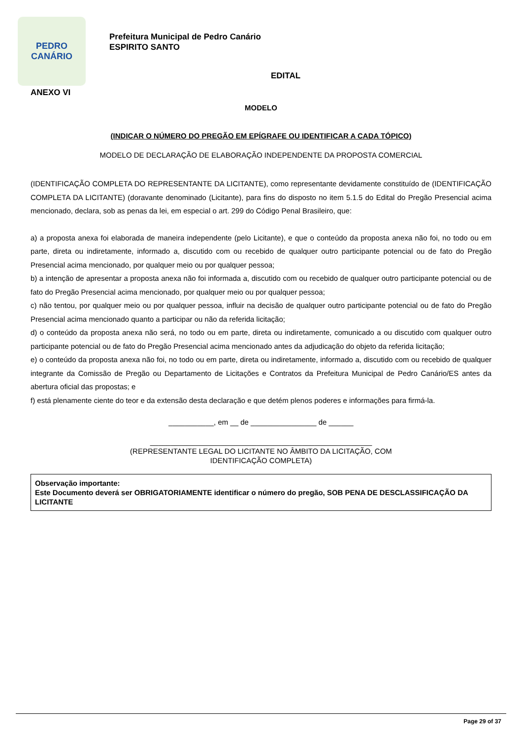PEDRO
CANÁRIO
Prefeitura Municipal de Pedro Canário
ESPIRITO SANTO
EDITAL
ANEXO VI
MODELO
(INDICAR O NÚMERO DO PREGÃO EM EPÍGRAFE OU IDENTIFICAR A CADA TÓPICO)
MODELO DE DECLARAÇÃO DE ELABORAÇÃO INDEPENDENTE DA PROPOSTA COMERCIAL
(IDENTIFICAÇÃO COMPLETA DO REPRESENTANTE DA LICITANTE), como representante devidamente constituído de (IDENTIFICAÇÃO COMPLETA DA LICITANTE) (doravante denominado (Licitante), para fins do disposto no item 5.1.5 do Edital do Pregão Presencial acima mencionado, declara, sob as penas da lei, em especial o art. 299 do Código Penal Brasileiro, que:
a) a proposta anexa foi elaborada de maneira independente (pelo Licitante), e que o conteúdo da proposta anexa não foi, no todo ou em parte, direta ou indiretamente, informado a, discutido com ou recebido de qualquer outro participante potencial ou de fato do Pregão Presencial acima mencionado, por qualquer meio ou por qualquer pessoa;
b) a intenção de apresentar a proposta anexa não foi informada a, discutido com ou recebido de qualquer outro participante potencial ou de fato do Pregão Presencial acima mencionado, por qualquer meio ou por qualquer pessoa;
c) não tentou, por qualquer meio ou por qualquer pessoa, influir na decisão de qualquer outro participante potencial ou de fato do Pregão Presencial acima mencionado quanto a participar ou não da referida licitação;
d) o conteúdo da proposta anexa não será, no todo ou em parte, direta ou indiretamente, comunicado a ou discutido com qualquer outro participante potencial ou de fato do Pregão Presencial acima mencionado antes da adjudicação do objeto da referida licitação;
e) o conteúdo da proposta anexa não foi, no todo ou em parte, direta ou indiretamente, informado a, discutido com ou recebido de qualquer integrante da Comissão de Pregão ou Departamento de Licitações e Contratos da Prefeitura Municipal de Pedro Canário/ES antes da abertura oficial das propostas; e
f) está plenamente ciente do teor e da extensão desta declaração e que detém plenos poderes e informações para firmá-la.
___________, em __ de ________________ de ______
______________________________________________________
(REPRESENTANTE LEGAL DO LICITANTE NO ÂMBITO DA LICITAÇÃO, COM
IDENTIFICAÇÃO COMPLETA)
Observação importante:
Este Documento deverá ser OBRIGATORIAMENTE identificar o número do pregão, SOB PENA DE DESCLASSIFICAÇÃO DA LICITANTE
Page 29 of 37